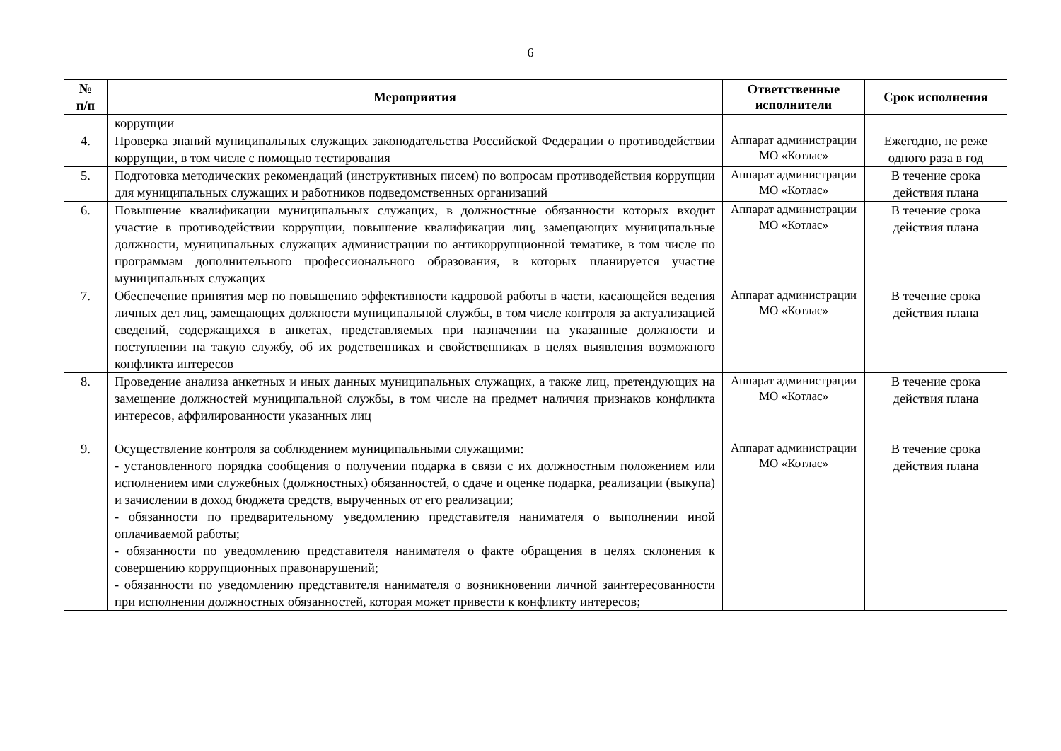6
| № п/п | Мероприятия | Ответственные исполнители | Срок исполнения |
| --- | --- | --- | --- |
| | коррупции | | |
| 4. | Проверка знаний муниципальных служащих законодательства Российской Федерации о противодействии коррупции, в том числе с помощью тестирования | Аппарат администрации МО «Котлас» | Ежегодно, не реже одного раза в год |
| 5. | Подготовка методических рекомендаций (инструктивных писем) по вопросам противодействия коррупции для муниципальных служащих и работников подведомственных организаций | Аппарат администрации МО «Котлас» | В течение срока действия плана |
| 6. | Повышение квалификации муниципальных служащих, в должностные обязанности которых входит участие в противодействии коррупции, повышение квалификации лиц, замещающих муниципальные должности, муниципальных служащих администрации по антикоррупционной тематике, в том числе по программам дополнительного профессионального образования, в которых планируется участие муниципальных служащих | Аппарат администрации МО «Котлас» | В течение срока действия плана |
| 7. | Обеспечение принятия мер по повышению эффективности кадровой работы в части, касающейся ведения личных дел лиц, замещающих должности муниципальной службы, в том числе контроля за актуализацией сведений, содержащихся в анкетах, представляемых при назначении на указанные должности и поступлении на такую службу, об их родственниках и свойственниках в целях выявления возможного конфликта интересов | Аппарат администрации МО «Котлас» | В течение срока действия плана |
| 8. | Проведение анализа анкетных и иных данных муниципальных служащих, а также лиц, претендующих на замещение должностей муниципальной службы, в том числе на предмет наличия признаков конфликта интересов, аффилированности указанных лиц | Аппарат администрации МО «Котлас» | В течение срока действия плана |
| 9. | Осуществление контроля за соблюдением муниципальными служащими: - установленного порядка сообщения о получении подарка в связи с их должностным положением или исполнением ими служебных (должностных) обязанностей, о сдаче и оценке подарка, реализации (выкупа) и зачислении в доход бюджета средств, вырученных от его реализации; - обязанности по предварительному уведомлению представителя нанимателя о выполнении иной оплачиваемой работы; - обязанности по уведомлению представителя нанимателя о факте обращения в целях склонения к совершению коррупционных правонарушений; - обязанности по уведомлению представителя нанимателя о возникновении личной заинтересованности при исполнении должностных обязанностей, которая может привести к конфликту интересов; | Аппарат администрации МО «Котлас» | В течение срока действия плана |